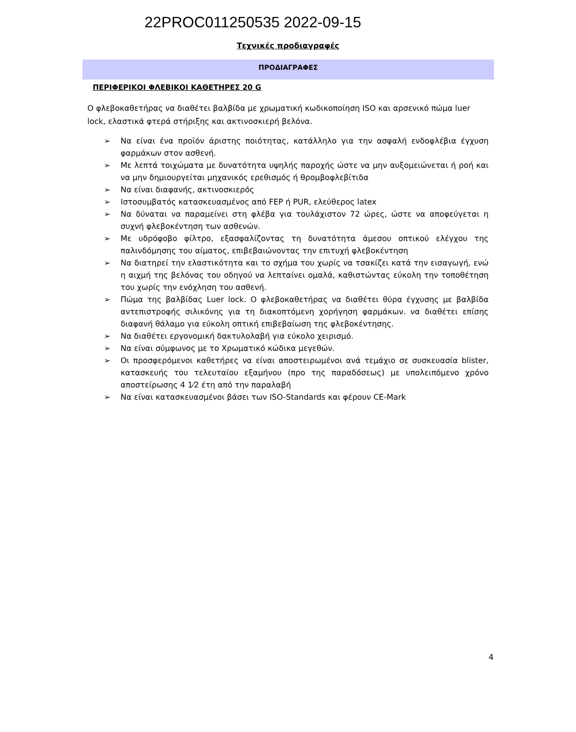22PROC011250535 2022-09-15
Τεχνικές προδιαγραφές
ΠΡΟΔΙΑΓΡΑΦΕΣ
ΠΕΡΙΦΕΡΙΚΟΙ ΦΛΕΒΙΚΟΙ ΚΑΘΕΤΗΡΕΣ 20 G
Ο φλεβοκαθετήρας να διαθέτει βαλβίδα με χρωματική κωδικοποίηση ISO και αρσενικό πώμα luer lock, ελαστικά φτερά στήριξης και ακτινοσκιερή βελόνα.
➢ Να είναι ένα προϊόν άριστης ποιότητας, κατάλληλο για την ασφαλή ενδοφλέβια έγχυση φαρμάκων στον ασθενή.
➢ Με λεπτά τοιχώματα με δυνατότητα υψηλής παροχής ώστε να μην αυξομειώνεται ή ροή και να μην δημιουργείται μηχανικός ερεθισμός ή θρομβοφλεβίτιδα
➢ Να είναι διαφανής, ακτινοσκιερός
➢ Ιστοσυμβατός κατασκευασμένος από FEP ή PUR, ελεύθερος latex
➢ Να δύναται να παραμείνει στη φλέβα για τουλάχιστον 72 ώρες, ώστε να αποφεύγεται η συχνή φλεβοκέντηση των ασθενών.
➢ Με υδρόφοβο φίλτρο, εξασφαλίζοντας τη δυνατότητα άμεσου οπτικού ελέγχου της παλινδόμησης του αίματος, επιβεβαιώνοντας την επιτυχή φλεβοκέντηση
➢ Να διατηρεί την ελαστικότητα και το σχήμα του χωρίς να τσακίζει κατά την εισαγωγή, ενώ η αιχμή της βελόνας του οδηγού να λεπταίνει ομαλά, καθιστώντας εύκολη την τοποθέτηση του χωρίς την ενόχληση του ασθενή.
➢ Πώμα της βαλβίδας Luer lock. Ο φλεβοκαθετήρας να διαθέτει θύρα έγχυσης με βαλβίδα αντεπιστροφής σιλικόνης για τη διακοπτόμενη χορήγηση φαρμάκων. να διαθέτει επίσης διαφανή θάλαμο για εύκολη οπτική επιβεβαίωση της φλεβοκέντησης.
➢ Να διαθέτει εργονομική δακτυλολαβή για εύκολο χειρισμό.
➢ Να είναι σύμφωνος με το Χρωματικό κώδικα μεγεθών.
➢ Οι προσφερόμενοι καθετήρες να είναι αποστειρωμένοι ανά τεμάχιο σε συσκευασία blister, κατασκευής του τελευταίου εξαμήνου (προ της παραδόσεως) με υπολειπόμενο χρόνο αποστείρωσης 4 1⁄2 έτη από την παραλαβή
➢ Να είναι κατασκευασμένοι βάσει των ISO-Standards και φέρουν CE-Mark
4